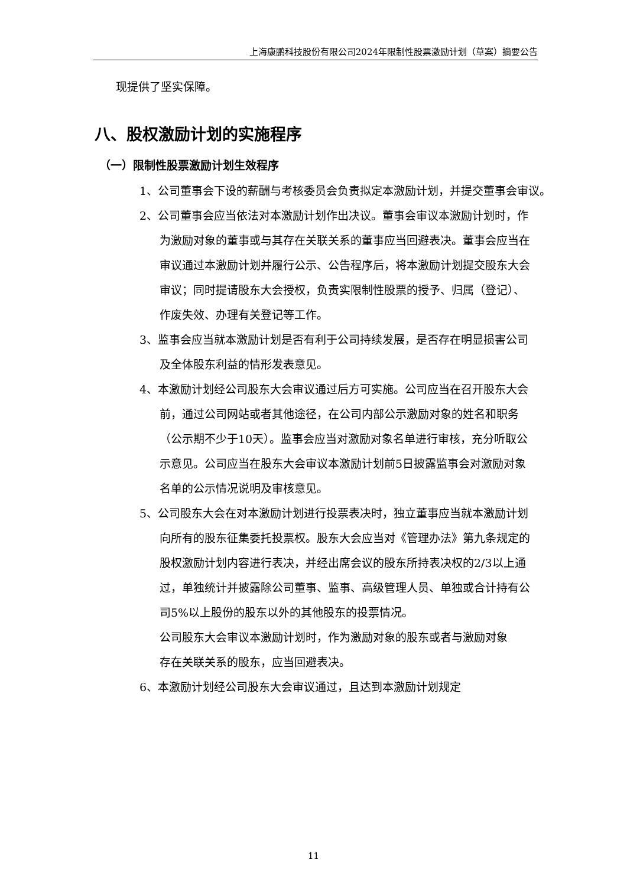上海康鹏科技股份有限公司2024年限制性股票激励计划（草案）摘要公告
现提供了坚实保障。
八、股权激励计划的实施程序
（一）限制性股票激励计划生效程序
1、公司董事会下设的薪酬与考核委员会负责拟定本激励计划，并提交董事会审议。
2、公司董事会应当依法对本激励计划作出决议。董事会审议本激励计划时，作为激励对象的董事或与其存在关联关系的董事应当回避表决。董事会应当在审议通过本激励计划并履行公示、公告程序后，将本激励计划提交股东大会审议；同时提请股东大会授权，负责实限制性股票的授予、归属（登记）、作废失效、办理有关登记等工作。
3、监事会应当就本激励计划是否有利于公司持续发展，是否存在明显损害公司及全体股东利益的情形发表意见。
4、本激励计划经公司股东大会审议通过后方可实施。公司应当在召开股东大会前，通过公司网站或者其他途径，在公司内部公示激励对象的姓名和职务（公示期不少于10天）。监事会应当对激励对象名单进行审核，充分听取公示意见。公司应当在股东大会审议本激励计划前5日披露监事会对激励对象名单的公示情况说明及审核意见。
5、公司股东大会在对本激励计划进行投票表决时，独立董事应当就本激励计划向所有的股东征集委托投票权。股东大会应当对《管理办法》第九条规定的股权激励计划内容进行表决，并经出席会议的股东所持表决权的2/3以上通过，单独统计并披露除公司董事、监事、高级管理人员、单独或合计持有公司5%以上股份的股东以外的其他股东的投票情况。
公司股东大会审议本激励计划时，作为激励对象的股东或者与激励对象存在关联关系的股东，应当回避表决。
6、本激励计划经公司股东大会审议通过，且达到本激励计划规定
11